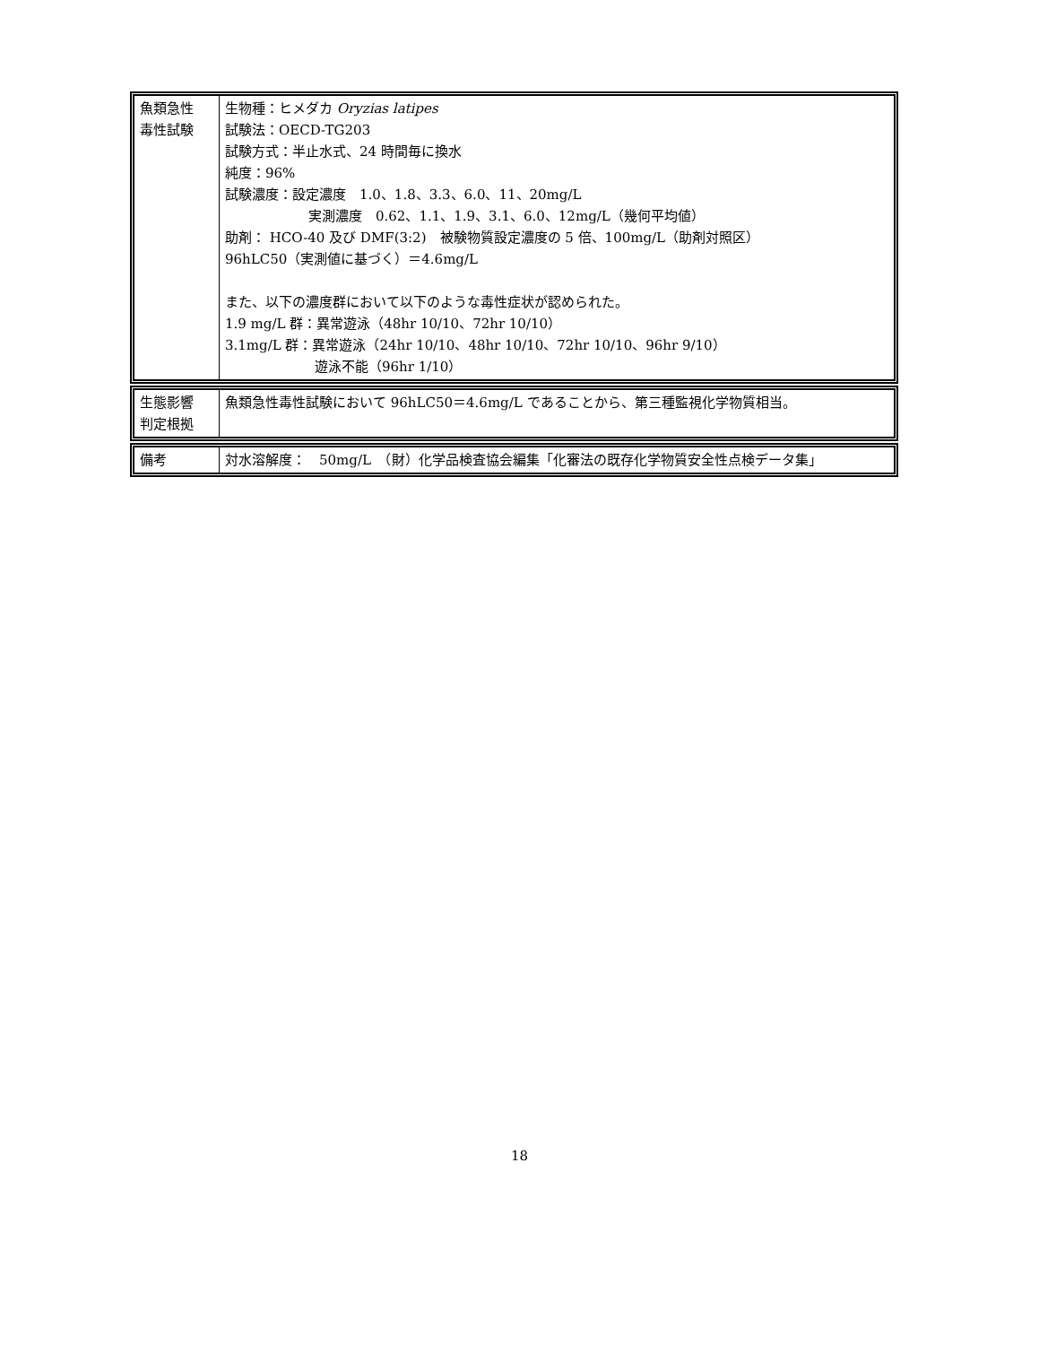| 魚類急性 毒性試験 | 生物種：ヒメダカ Oryzias latipes 試験法：OECD-TG203 試験方式：半止水式、24 時間毎に換水 純度：96% 試験濃度：設定濃度 1.0、1.8、3.3、6.0、11、20mg/L 実測濃度 0.62、1.1、1.9、3.1、6.0、12mg/L（幾何平均値） 助剤： HCO-40 及び DMF(3:2) 被験物質設定濃度の 5 倍、100mg/L（助剤対照区） 96hLC50（実測値に基づく）＝4.6mg/L また、以下の濃度群において以下のような毒性症状が認められた。 1.9 mg/L 群：異常遊泳（48hr 10/10、72hr 10/10） 3.1mg/L 群：異常遊泳（24hr 10/10、48hr 10/10、72hr 10/10、96hr 9/10） 遊泳不能（96hr 1/10） |
| 生態影響 判定根拠 | 魚類急性毒性試験において 96hLC50＝4.6mg/L であることから、第三種監視化学物質相当。 |
| 備考 | 対水溶解度： 50mg/L （財）化学品検査協会編集「化審法の既存化学物質安全性点検データ集」 |
18